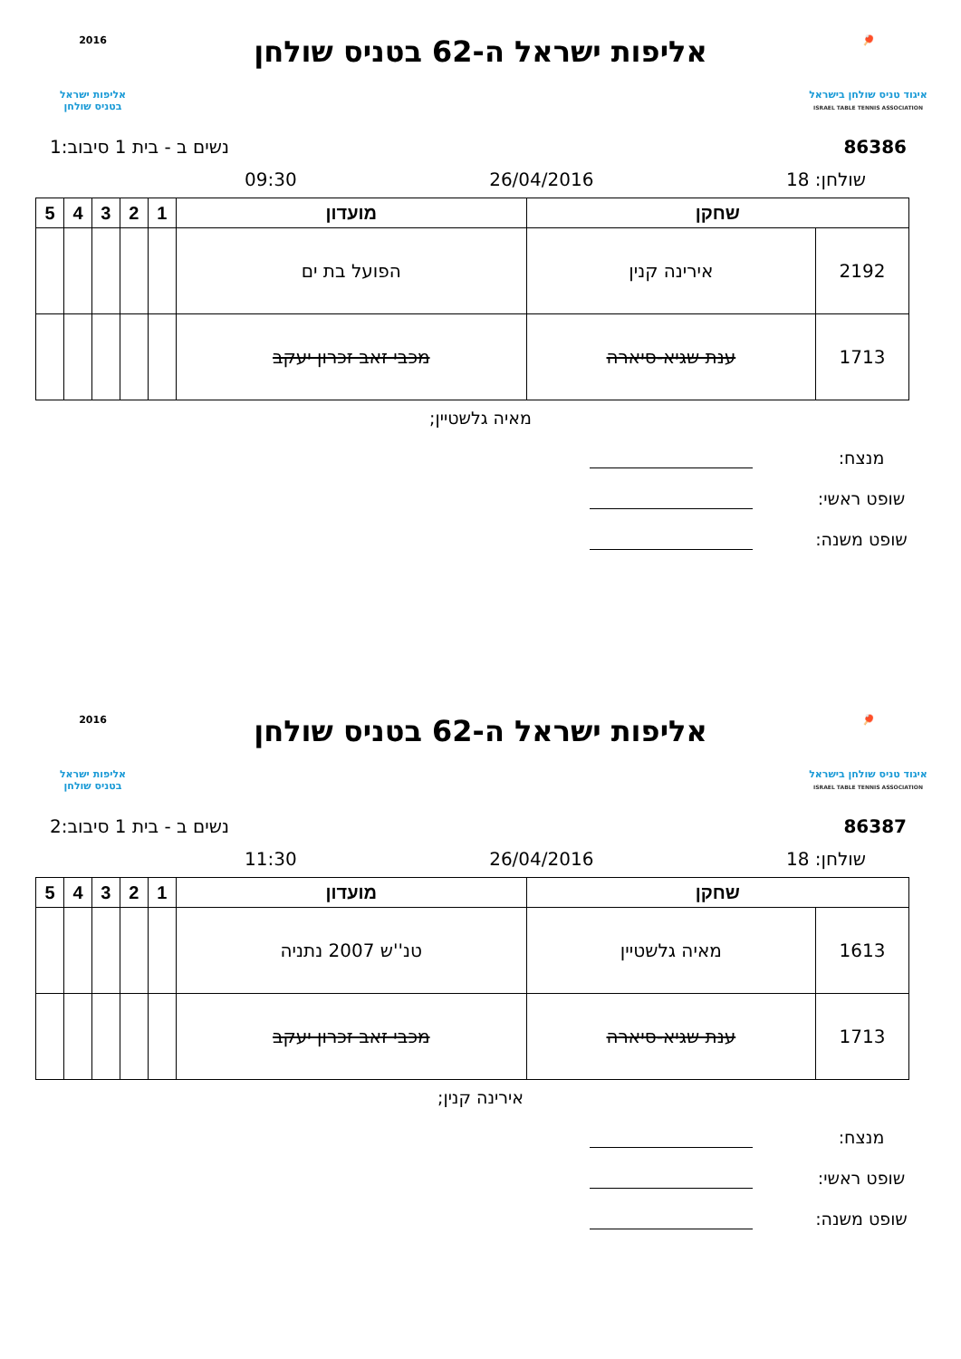🏓
איגוד טניס שולחן בישראל
ISRAEL TABLE TENNIS ASSOCIATION
אליפות ישראל ה-62 בטניס שולחן
2016
אליפות ישראל
בטניס שולחן
86386 נשים ב - בית 1 סיבוב:1
שולחן: 18 26/04/2016 09:30
| שחקן | | מועדון | 1 | 2 | 3 | 4 | 5 |
| --- | --- | --- | --- | --- | --- | --- | --- |
| 2192 | אירינה קנין | הפועל בת ים | | | | | |
| 1713 | ענת שגיא-סיארה | מכבי זאב זכרון יעקב | | | | | |
מאיה גלשטיין;
מנצח:
שופט ראשי:
שופט משנה:
🏓
איגוד טניס שולחן בישראל
ISRAEL TABLE TENNIS ASSOCIATION
אליפות ישראל ה-62 בטניס שולחן
2016
אליפות ישראל
בטניס שולחן
86387 נשים ב - בית 1 סיבוב:2
שולחן: 18 26/04/2016 11:30
| שחקן | | מועדון | 1 | 2 | 3 | 4 | 5 |
| --- | --- | --- | --- | --- | --- | --- | --- |
| 1613 | מאיה גלשטיין | טנ''ש 2007 נתניה | | | | | |
| 1713 | ענת שגיא-סיארה | מכבי זאב זכרון יעקב | | | | | |
אירינה קנין;
מנצח:
שופט ראשי:
שופט משנה: